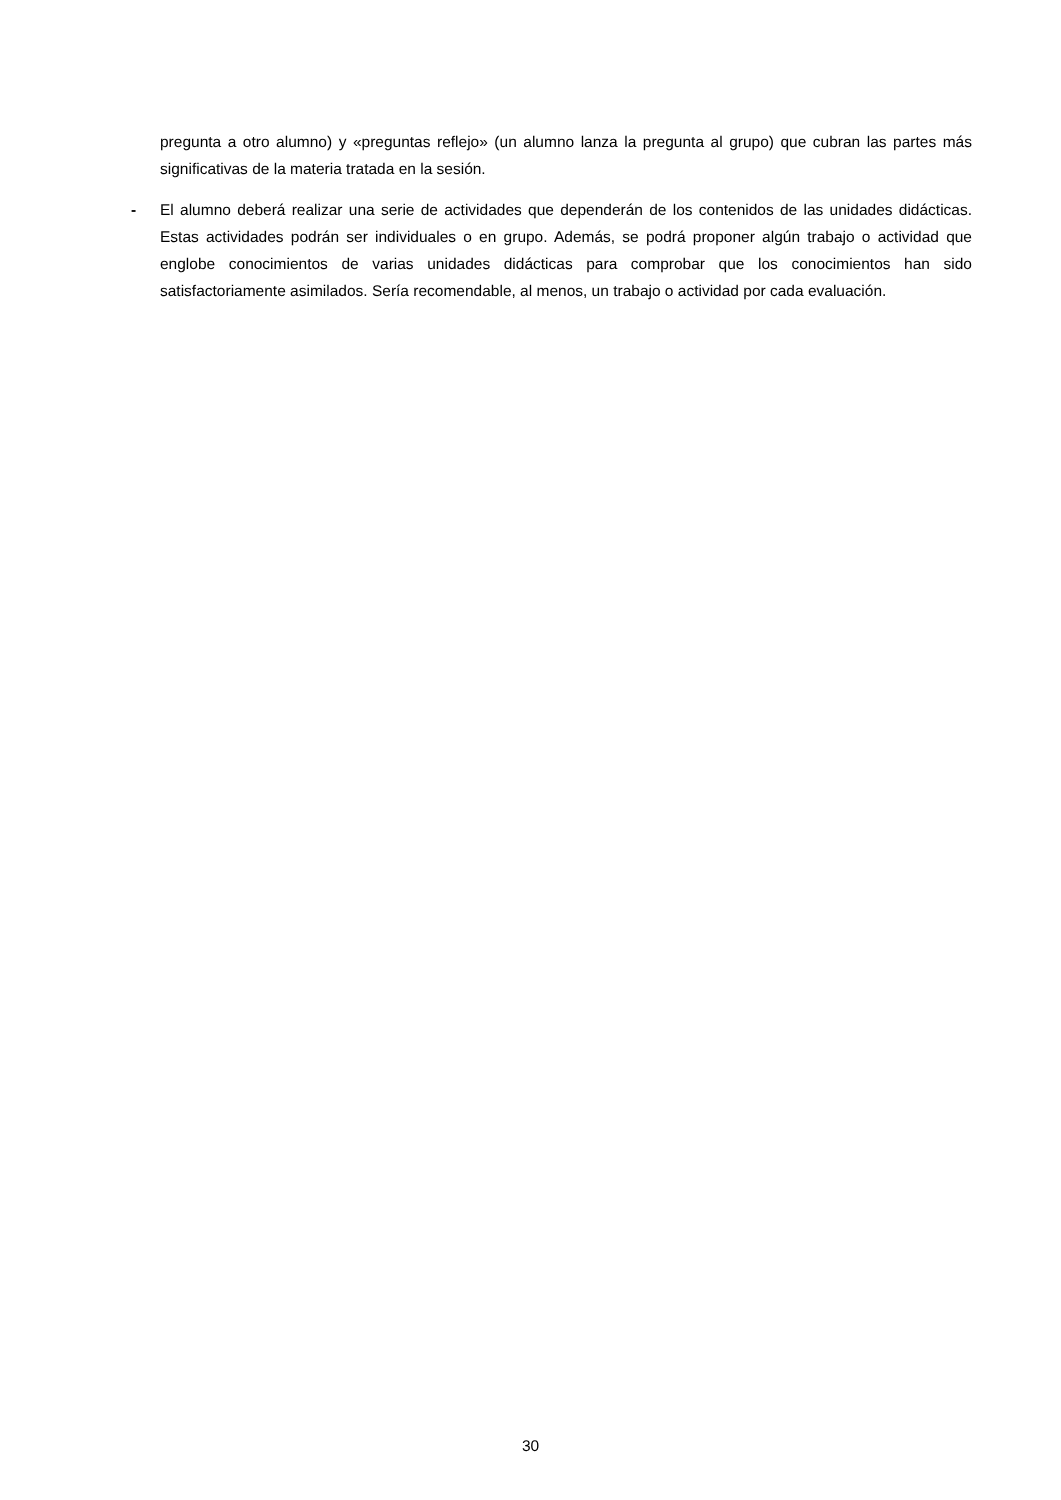pregunta a otro alumno) y «preguntas reflejo» (un alumno lanza la pregunta al grupo) que cubran las partes más significativas de la materia tratada en la sesión.
- El alumno deberá realizar una serie de actividades que dependerán de los contenidos de las unidades didácticas. Estas actividades podrán ser individuales o en grupo. Además, se podrá proponer algún trabajo o actividad que englobe conocimientos de varias unidades didácticas para comprobar que los conocimientos han sido satisfactoriamente asimilados. Sería recomendable, al menos, un trabajo o actividad por cada evaluación.
30